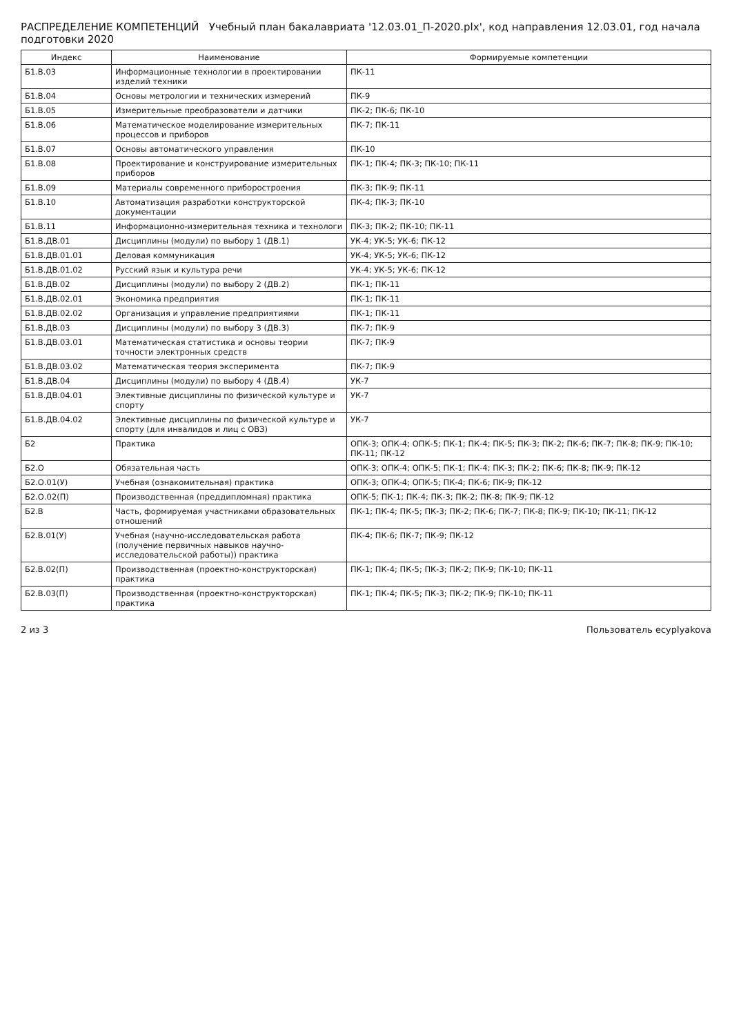РАСПРЕДЕЛЕНИЕ КОМПЕТЕНЦИЙ Учебный план бакалавриата '12.03.01_П-2020.plx', код направления 12.03.01, год начала подготовки 2020
| Индекс | Наименование | Формируемые компетенции |
| --- | --- | --- |
| Б1.В.03 | Информационные технологии в проектировании изделий техники | ПК-11 |
| Б1.В.04 | Основы метрологии и технических измерений | ПК-9 |
| Б1.В.05 | Измерительные преобразователи и датчики | ПК-2; ПК-6; ПК-10 |
| Б1.В.06 | Математическое моделирование измерительных процессов и приборов | ПК-7; ПК-11 |
| Б1.В.07 | Основы автоматического управления | ПК-10 |
| Б1.В.08 | Проектирование и конструирование измерительных приборов | ПК-1; ПК-4; ПК-3; ПК-10; ПК-11 |
| Б1.В.09 | Материалы современного приборостроения | ПК-3; ПК-9; ПК-11 |
| Б1.В.10 | Автоматизация разработки конструкторской документации | ПК-4; ПК-3; ПК-10 |
| Б1.В.11 | Информационно-измерительная техника и технологи | ПК-3; ПК-2; ПК-10; ПК-11 |
| Б1.В.ДВ.01 | Дисциплины (модули) по выбору 1 (ДВ.1) | УК-4; УК-5; УК-6; ПК-12 |
| Б1.В.ДВ.01.01 | Деловая коммуникация | УК-4; УК-5; УК-6; ПК-12 |
| Б1.В.ДВ.01.02 | Русский язык и культура речи | УК-4; УК-5; УК-6; ПК-12 |
| Б1.В.ДВ.02 | Дисциплины (модули) по выбору 2 (ДВ.2) | ПК-1; ПК-11 |
| Б1.В.ДВ.02.01 | Экономика предприятия | ПК-1; ПК-11 |
| Б1.В.ДВ.02.02 | Организация и управление предприятиями | ПК-1; ПК-11 |
| Б1.В.ДВ.03 | Дисциплины (модули) по выбору 3 (ДВ.3) | ПК-7; ПК-9 |
| Б1.В.ДВ.03.01 | Математическая статистика и основы теории точности электронных средств | ПК-7; ПК-9 |
| Б1.В.ДВ.03.02 | Математическая теория эксперимента | ПК-7; ПК-9 |
| Б1.В.ДВ.04 | Дисциплины (модули) по выбору 4 (ДВ.4) | УК-7 |
| Б1.В.ДВ.04.01 | Элективные дисциплины по физической культуре и спорту | УК-7 |
| Б1.В.ДВ.04.02 | Элективные дисциплины по физической культуре и спорту (для инвалидов и лиц с ОВЗ) | УК-7 |
| Б2 | Практика | ОПК-3; ОПК-4; ОПК-5; ПК-1; ПК-4; ПК-5; ПК-3; ПК-2; ПК-6; ПК-7; ПК-8; ПК-9; ПК-10; ПК-11; ПК-12 |
| Б2.О | Обязательная часть | ОПК-3; ОПК-4; ОПК-5; ПК-1; ПК-4; ПК-3; ПК-2; ПК-6; ПК-8; ПК-9; ПК-12 |
| Б2.О.01(У) | Учебная (ознакомительная) практика | ОПК-3; ОПК-4; ОПК-5; ПК-4; ПК-6; ПК-9; ПК-12 |
| Б2.О.02(П) | Производственная (преддипломная) практика | ОПК-5; ПК-1; ПК-4; ПК-3; ПК-2; ПК-8; ПК-9; ПК-12 |
| Б2.В | Часть, формируемая участниками образовательных отношений | ПК-1; ПК-4; ПК-5; ПК-3; ПК-2; ПК-6; ПК-7; ПК-8; ПК-9; ПК-10; ПК-11; ПК-12 |
| Б2.В.01(У) | Учебная (научно-исследовательская работа (получение первичных навыков научно-исследовательской работы)) практика | ПК-4; ПК-6; ПК-7; ПК-9; ПК-12 |
| Б2.В.02(П) | Производственная (проектно-конструкторская) практика | ПК-1; ПК-4; ПК-5; ПК-3; ПК-2; ПК-9; ПК-10; ПК-11 |
| Б2.В.03(П) | Производственная (проектно-конструкторская) практика | ПК-1; ПК-4; ПК-5; ПК-3; ПК-2; ПК-9; ПК-10; ПК-11 |
2 из 3 Пользователь ecyplyakova